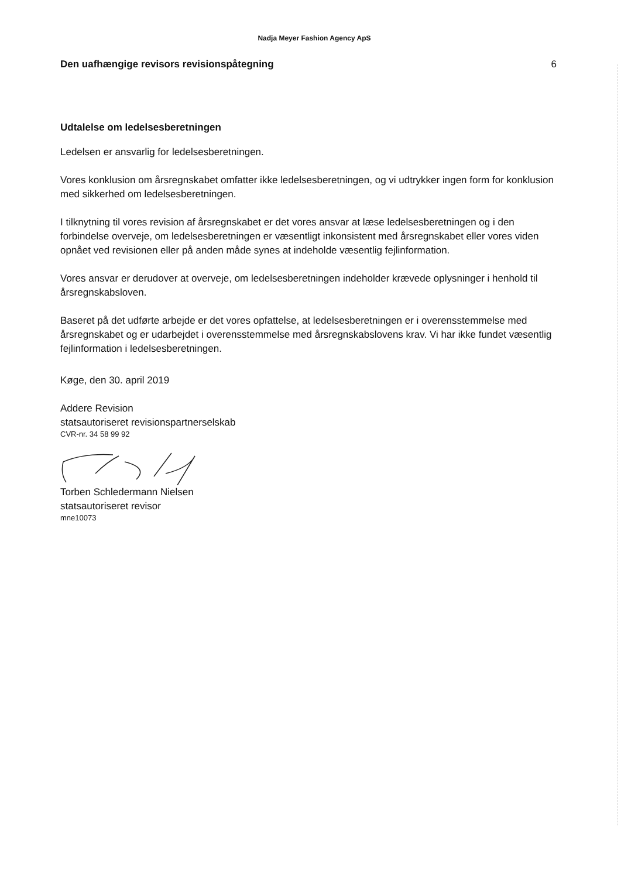Nadja Meyer Fashion Agency ApS
Den uafhængige revisors revisionspåtegning 6
Udtalelse om ledelsesberetningen
Ledelsen er ansvarlig for ledelsesberetningen.
Vores konklusion om årsregnskabet omfatter ikke ledelsesberetningen, og vi udtrykker ingen form for konklusion med sikkerhed om ledelsesberetningen.
I tilknytning til vores revision af årsregnskabet er det vores ansvar at læse ledelsesberetningen og i den forbindelse overveje, om ledelsesberetningen er væsentligt inkonsistent med årsregnskabet eller vores viden opnået ved revisionen eller på anden måde synes at indeholde væsentlig fejlinformation.
Vores ansvar er derudover at overveje, om ledelsesberetningen indeholder krævede oplysninger i henhold til årsregnskabsloven.
Baseret på det udførte arbejde er det vores opfattelse, at ledelsesberetningen er i overensstemmelse med årsregnskabet og er udarbejdet i overensstemmelse med årsregnskabslovens krav. Vi har ikke fundet væsentlig fejlinformation i ledelsesberetningen.
Køge, den 30. april 2019
Addere Revision
statsautoriseret revisionspartnerselskab
CVR-nr. 34 58 99 92
Torben Schledermann Nielsen
statsautoriseret revisor
mne10073